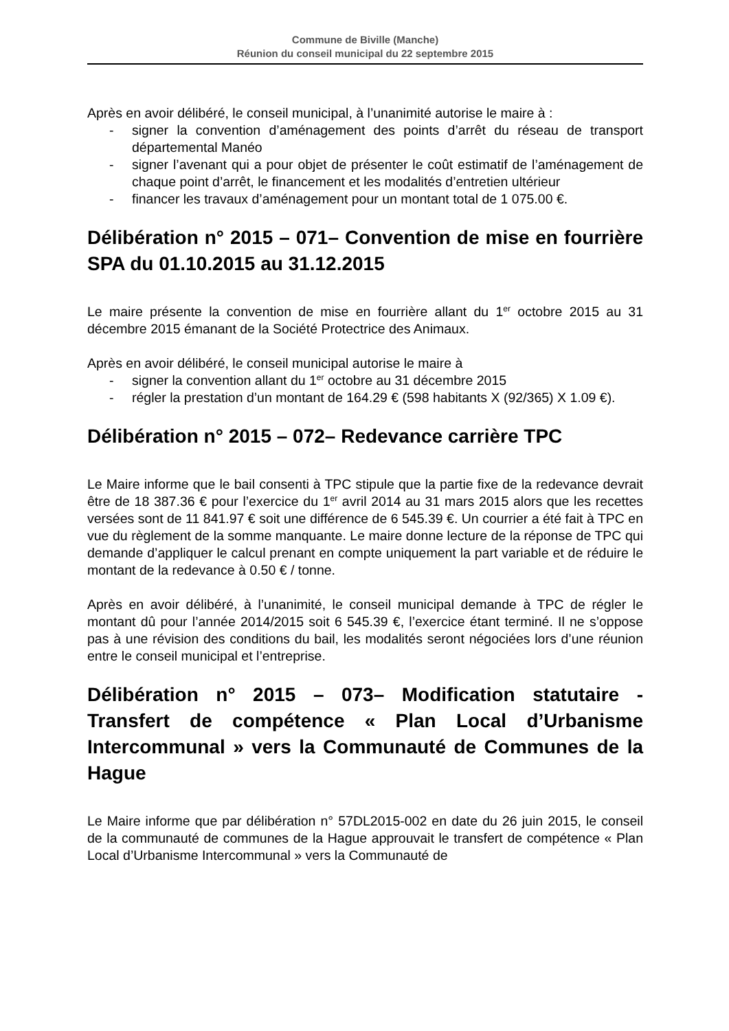Commune de Biville (Manche)
Réunion du conseil municipal du 22 septembre 2015
Après en avoir délibéré, le conseil municipal, à l’unanimité autorise le maire à :
- signer la convention d’aménagement des points d’arrêt du réseau de transport départemental Manéo
- signer l’avenant qui a pour objet de présenter le coût estimatif de l’aménagement de chaque point d’arrêt, le financement et les modalités d’entretien ultérieur
- financer les travaux d’aménagement pour un montant total de 1 075.00 €.
Délibération n° 2015 – 071– Convention de mise en fourrière SPA du 01.10.2015 au 31.12.2015
Le maire présente la convention de mise en fourrière allant du 1<sup>er</sup> octobre 2015 au 31 décembre 2015 émanant de la Société Protectrice des Animaux.
Après en avoir délibéré, le conseil municipal autorise le maire à
- signer la convention allant du 1<sup>er</sup> octobre au 31 décembre 2015
- régler la prestation d’un montant de 164.29 € (598 habitants X (92/365) X 1.09 €).
Délibération n° 2015 – 072– Redevance carrière TPC
Le Maire informe que le bail consenti à TPC stipule que la partie fixe de la redevance devrait être de 18 387.36 € pour l’exercice du 1<sup>er</sup> avril 2014 au 31 mars 2015 alors que les recettes versées sont de 11 841.97 € soit une différence de 6 545.39 €. Un courrier a été fait à TPC en vue du règlement de la somme manquante. Le maire donne lecture de la réponse de TPC qui demande d’appliquer le calcul prenant en compte uniquement la part variable et de réduire le montant de la redevance à 0.50 € / tonne.
Après en avoir délibéré, à l’unanimité, le conseil municipal demande à TPC de régler le montant dû pour l’année 2014/2015 soit 6 545.39 €, l’exercice étant terminé. Il ne s’oppose pas à une révision des conditions du bail, les modalités seront négociées lors d’une réunion entre le conseil municipal et l’entreprise.
Délibération n° 2015 – 073– Modification statutaire - Transfert de compétence « Plan Local d’Urbanisme Intercommunal » vers la Communauté de Communes de la Hague
Le Maire informe que par délibération n° 57DL2015-002 en date du 26 juin 2015, le conseil de la communauté de communes de la Hague approuvait le transfert de compétence « Plan Local d’Urbanisme Intercommunal » vers la Communauté de